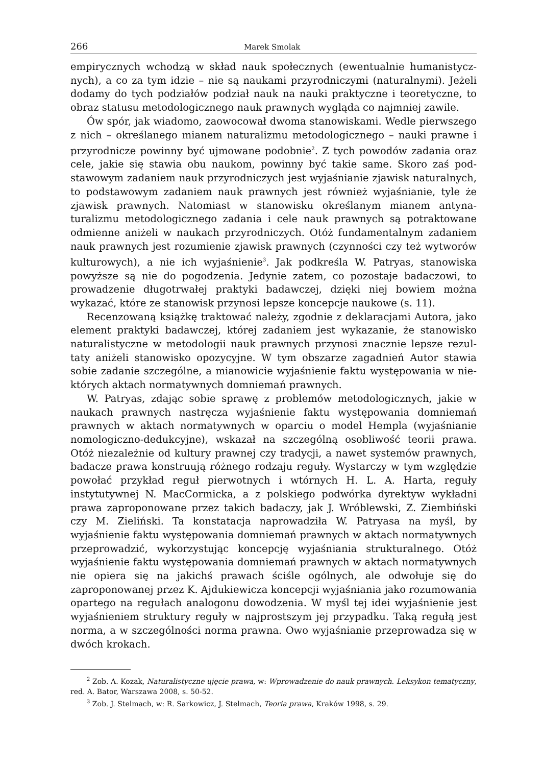266 Marek Smolak
empirycznych wchodzą w skład nauk społecznych (ewentualnie humanistycz­nych), a co za tym idzie – nie są naukami przyrodniczymi (naturalnymi). Jeżeli dodamy do tych podziałów podział nauk na nauki praktyczne i teoretyczne, to obraz statusu metodologicznego nauk prawnych wygląda co najmniej zawile.
Ów spór, jak wiadomo, zaowocował dwoma stanowiskami. Wedle pierwszego z nich – określanego mianem naturalizmu metodologicznego – nauki prawne i przyrodnicze powinny być ujmowane podobnie<sup>2</sup>. Z tych powodów zadania oraz cele, jakie się stawia obu naukom, powinny być takie same. Skoro zaś pod­stawowym zadaniem nauk przyrodniczych jest wyjaśnianie zjawisk natural­nych, to podstawowym zadaniem nauk prawnych jest również wyjaśnianie, tyle że zjawisk prawnych. Natomiast w stanowisku określanym mianem antyna­turalizmu metodologicznego zadania i cele nauk prawnych są potraktowane odmienne aniżeli w naukach przyrodniczych. Otóż fundamentalnym zadaniem nauk prawnych jest rozumienie zjawisk prawnych (czynności czy też wytworów kulturowych), a nie ich wyjaśnienie<sup>3</sup>. Jak podkreśla W. Patryas, stanowiska powyższe są nie do pogodzenia. Jedynie zatem, co pozostaje badaczowi, to prowadzenie długotrwałej praktyki badawczej, dzięki niej bowiem można wykazać, które ze stanowisk przynosi lepsze koncepcje naukowe (s. 11).
Recenzowaną książkę traktować należy, zgodnie z deklaracjami Autora, jako element praktyki badawczej, której zadaniem jest wykazanie, że stanowisko naturalistyczne w metodologii nauk prawnych przynosi znacznie lepsze rezul­taty aniżeli stanowisko opozycyjne. W tym obszarze zagadnień Autor stawia sobie zadanie szczególne, a mianowicie wyjaśnienie faktu występowania w nie­których aktach normatywnych domniemań prawnych.
W. Patryas, zdając sobie sprawę z problemów metodologicznych, jakie w naukach prawnych nastręcza wyjaśnienie faktu występowania domniemań prawnych w aktach normatywnych w oparciu o model Hempla (wyjaśnianie nomologiczno-dedukcyjne), wskazał na szczególną osobliwość teorii prawa. Otóż niezależnie od kultury prawnej czy tradycji, a nawet systemów prawnych, badacze prawa konstruują różnego rodzaju reguły. Wystarczy w tym względzie powołać przykład reguł pierwotnych i wtórnych H. L. A. Harta, reguły instytutywnej N. MacCormicka, a z polskiego podwórka dyrektyw wykładni prawa zaproponowane przez takich badaczy, jak J. Wróblewski, Z. Ziembiński czy M. Zieliński. Ta konstatacja naprowadziła W. Patryasa na myśl, by wyjaśnienie faktu występowania domniemań prawnych w aktach norma­tywnych przeprowadzić, wykorzystując koncepcję wyjaśniania strukturalnego. Otóż wyjaśnienie faktu występowania domniemań prawnych w aktach norma­tywnych nie opiera się na jakichś prawach ściśle ogólnych, ale odwołuje się do zaproponowanej przez K. Ajdukiewicza koncepcji wyjaśniania jako rozumo­wania opartego na regułach analogonu dowodzenia. W myśl tej idei wyjaśnienie jest wyjaśnieniem struktury reguły w najprostszym jej przypadku. Taką regułą jest norma, a w szczególności norma prawna. Owo wyjaśnianie przeprowadza się w dwóch krokach.
<sup>2</sup> Zob. A. Kozak, Naturalistyczne ujęcie prawa, w: Wprowadzenie do nauk prawnych. Leksykon tematyczny, red. A. Bator, Warszawa 2008, s. 50-52.
<sup>3</sup> Zob. J. Stelmach, w: R. Sarkowicz, J. Stelmach, Teoria prawa, Kraków 1998, s. 29.